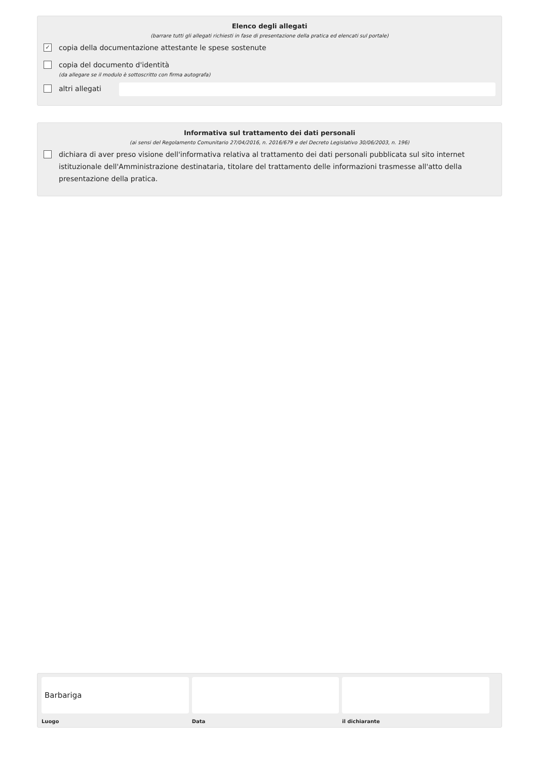Elenco degli allegati
(barrare tutti gli allegati richiesti in fase di presentazione della pratica ed elencati sul portale)
✓ copia della documentazione attestante le spese sostenute
copia del documento d'identità
(da allegare se il modulo è sottoscritto con firma autografa)
altri allegati
Informativa sul trattamento dei dati personali
(ai sensi del Regolamento Comunitario 27/04/2016, n. 2016/679 e del Decreto Legislativo 30/06/2003, n. 196)
dichiara di aver preso visione dell'informativa relativa al trattamento dei dati personali pubblicata sul sito internet istituzionale dell'Amministrazione destinataria, titolare del trattamento delle informazioni trasmesse all'atto della presentazione della pratica.
Barbariga
Luogo
Data il dichiarante